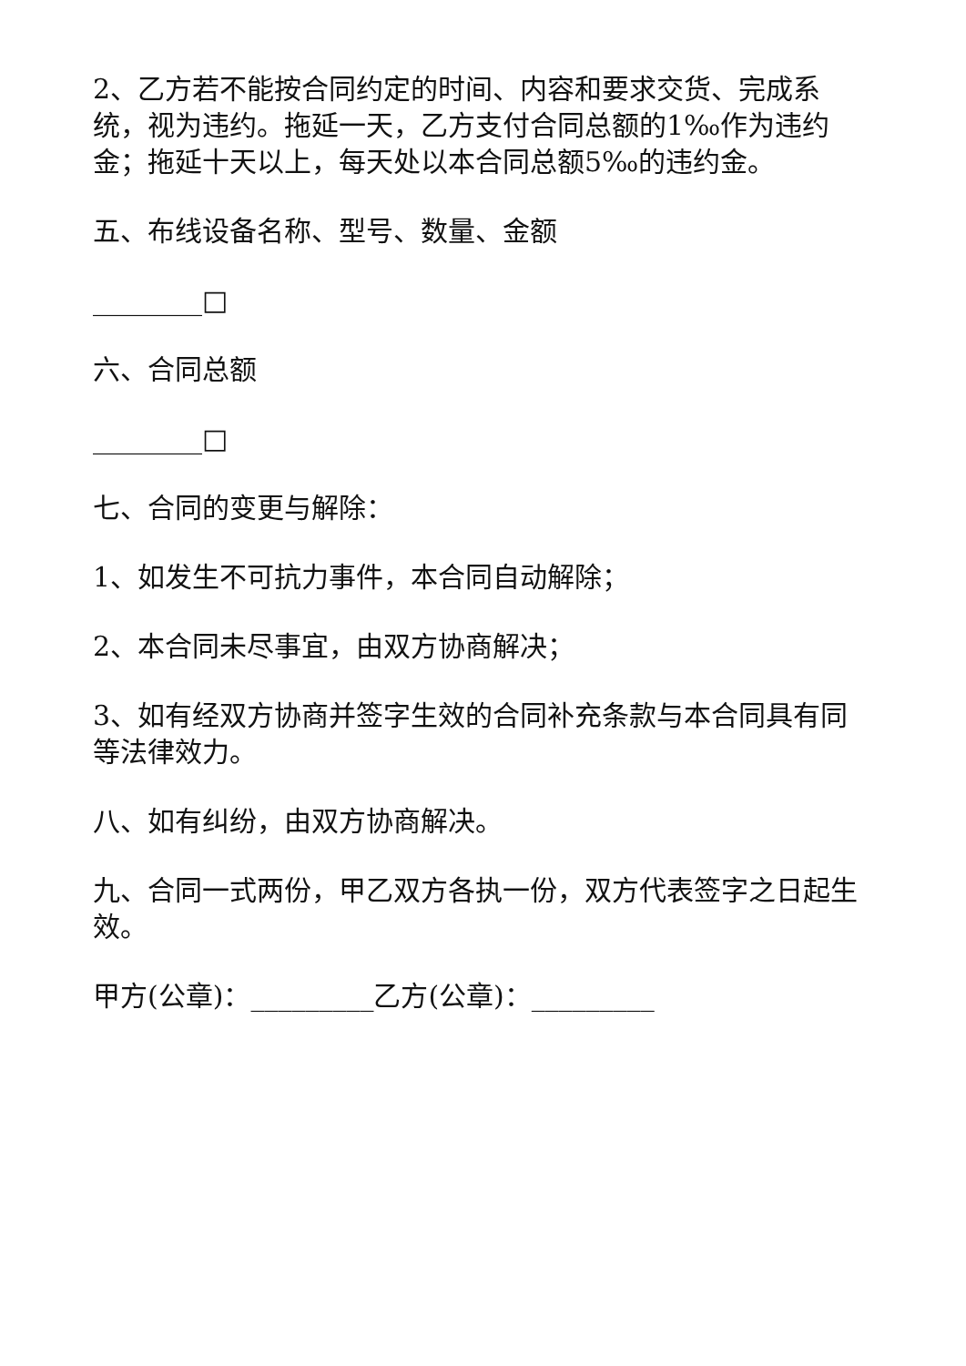2、乙方若不能按合同约定的时间、内容和要求交货、完成系统，视为违约。拖延一天，乙方支付合同总额的1‰作为违约金；拖延十天以上，每天处以本合同总额5‰的违约金。
五、布线设备名称、型号、数量、金额
________□
六、合同总额
________□
七、合同的变更与解除：
1、如发生不可抗力事件，本合同自动解除；
2、本合同未尽事宜，由双方协商解决；
3、如有经双方协商并签字生效的合同补充条款与本合同具有同等法律效力。
八、如有纠纷，由双方协商解决。
九、合同一式两份，甲乙双方各执一份，双方代表签字之日起生效。
甲方(公章)：_________乙方(公章)：_________